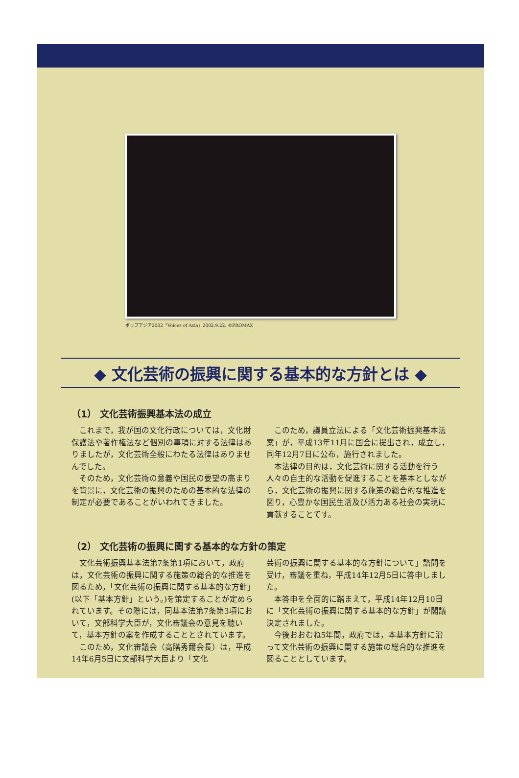ポップアジア2002「Voices of Asia」2002.9.22. ©PROMAX
◆ 文化芸術の振興に関する基本的な方針とは ◆
（1） 文化芸術振興基本法の成立
これまで，我が国の文化行政については，文化財保護法や著作権法など個別の事項に対する法律はありましたが，文化芸術全般にわたる法律はありませんでした。
そのため，文化芸術の意義や国民の要望の高まりを背景に，文化芸術の振興のための基本的な法律の制定が必要であることがいわれてきました。
このため，議員立法による「文化芸術振興基本法案」が，平成13年11月に国会に提出され，成立し，同年12月7日に公布，施行されました。
本法律の目的は，文化芸術に関する活動を行う人々の自主的な活動を促進することを基本としながら，文化芸術の振興に関する施策の総合的な推進を図り，心豊かな国民生活及び活力ある社会の実現に貢献することです。
（2） 文化芸術の振興に関する基本的な方針の策定
文化芸術振興基本法第7条第1項において，政府は，文化芸術の振興に関する施策の総合的な推進を図るため，「文化芸術の振興に関する基本的な方針」(以下「基本方針」という。)を策定することが定められています。その際には，同基本法第7条第3項において，文部科学大臣が，文化審議会の意見を聴いて，基本方針の案を作成することとされています。
このため，文化審議会（高階秀爾会長）は，平成14年6月5日に文部科学大臣より「文化
芸術の振興に関する基本的な方針について」諮問を受け，審議を重ね，平成14年12月5日に答申しました。
本答申を全面的に踏まえて，平成14年12月10日に「文化芸術の振興に関する基本的な方針」が閣議決定されました。
今後おおむね5年間，政府では，本基本方針に沿って文化芸術の振興に関する施策の総合的な推進を図ることとしています。